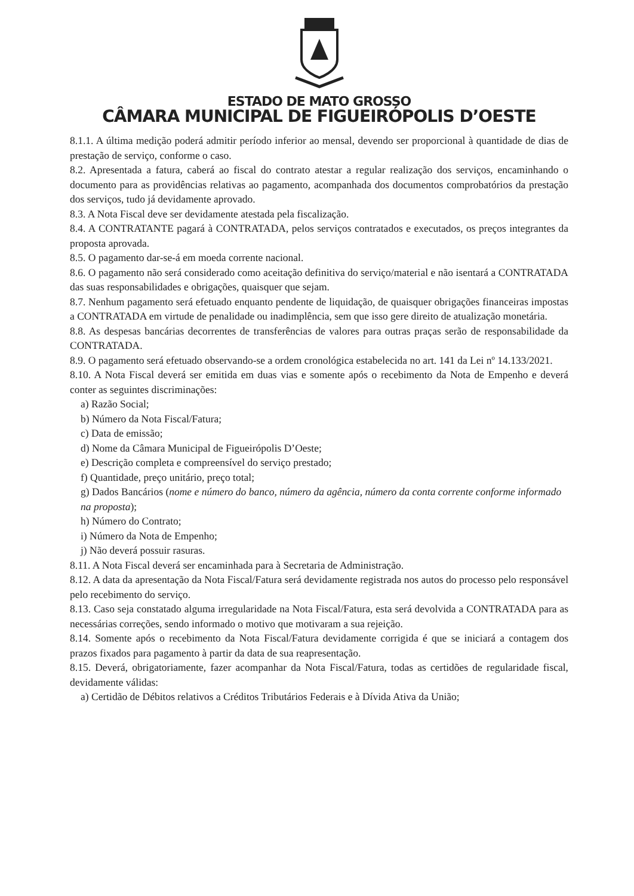ESTADO DE MATO GROSSO
CÂMARA MUNICIPAL DE FIGUEIRÓPOLIS D’OESTE
8.1.1. A última medição poderá admitir período inferior ao mensal, devendo ser proporcional à quantidade de dias de prestação de serviço, conforme o caso.
8.2. Apresentada a fatura, caberá ao fiscal do contrato atestar a regular realização dos serviços, encaminhando o documento para as providências relativas ao pagamento, acompanhada dos documentos comprobatórios da prestação dos serviços, tudo já devidamente aprovado.
8.3. A Nota Fiscal deve ser devidamente atestada pela fiscalização.
8.4. A CONTRATANTE pagará à CONTRATADA, pelos serviços contratados e executados, os preços integrantes da proposta aprovada.
8.5. O pagamento dar-se-á em moeda corrente nacional.
8.6. O pagamento não será considerado como aceitação definitiva do serviço/material e não isentará a CONTRATADA das suas responsabilidades e obrigações, quaisquer que sejam.
8.7. Nenhum pagamento será efetuado enquanto pendente de liquidação, de quaisquer obrigações financeiras impostas a CONTRATADA em virtude de penalidade ou inadimplência, sem que isso gere direito de atualização monetária.
8.8. As despesas bancárias decorrentes de transferências de valores para outras praças serão de responsabilidade da CONTRATADA.
8.9. O pagamento será efetuado observando-se a ordem cronológica estabelecida no art. 141 da Lei nº 14.133/2021.
8.10. A Nota Fiscal deverá ser emitida em duas vias e somente após o recebimento da Nota de Empenho e deverá conter as seguintes discriminações:
a) Razão Social;
b) Número da Nota Fiscal/Fatura;
c) Data de emissão;
d) Nome da Câmara Municipal de Figueirópolis D’Oeste;
e) Descrição completa e compreensível do serviço prestado;
f) Quantidade, preço unitário, preço total;
g) Dados Bancários (nome e número do banco, número da agência, número da conta corrente conforme informado na proposta);
h) Número do Contrato;
i) Número da Nota de Empenho;
j) Não deverá possuir rasuras.
8.11. A Nota Fiscal deverá ser encaminhada para à Secretaria de Administração.
8.12. A data da apresentação da Nota Fiscal/Fatura será devidamente registrada nos autos do processo pelo responsável pelo recebimento do serviço.
8.13. Caso seja constatado alguma irregularidade na Nota Fiscal/Fatura, esta será devolvida a CONTRATADA para as necessárias correções, sendo informado o motivo que motivaram a sua rejeição.
8.14. Somente após o recebimento da Nota Fiscal/Fatura devidamente corrigida é que se iniciará a contagem dos prazos fixados para pagamento à partir da data de sua reapresentação.
8.15. Deverá, obrigatoriamente, fazer acompanhar da Nota Fiscal/Fatura, todas as certidões de regularidade fiscal, devidamente válidas:
a) Certidão de Débitos relativos a Créditos Tributários Federais e à Dívida Ativa da União;